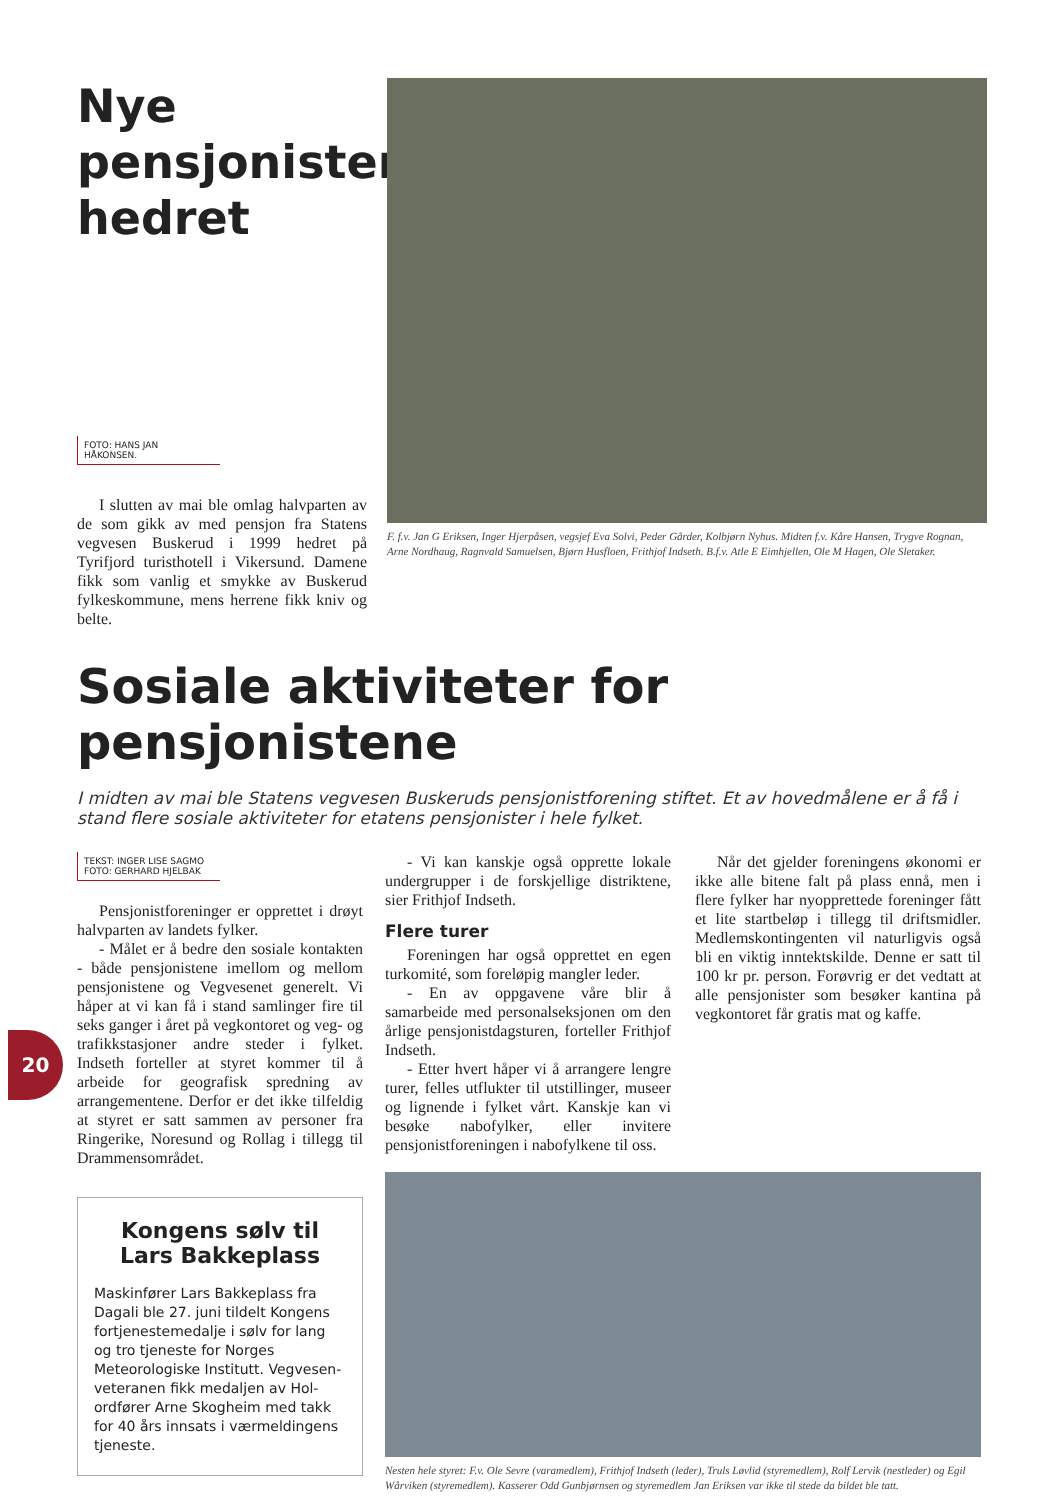Nye
pensjonister
hedret
FOTO: HANS JAN HÅKONSEN.
I slutten av mai ble omlag halvparten av de som gikk av med pensjon fra Statens vegvesen Buskerud i 1999 hedret på Tyrifjord turisthotell i Vikersund. Damene fikk som vanlig et smykke av Buskerud fylkeskommune, mens herrene fikk kniv og belte.
F. f.v. Jan G Eriksen, Inger Hjerpåsen, vegsjef Eva Solvi, Peder Gårder, Kolbjørn Nyhus. Midten f.v. Kåre Hansen, Trygve Rognan, Arne Nordhaug, Ragnvald Samuelsen, Bjørn Husfloen, Frithjof Indseth. B.f.v. Atle E Eimhjellen, Ole M Hagen, Ole Sletaker.
Sosiale aktiviteter for pensjonistene
I midten av mai ble Statens vegvesen Buskeruds pensjonistforening stiftet. Et av hovedmålene er å få i stand flere sosiale aktiviteter for etatens pensjonister i hele fylket.
TEKST: INGER LISE SAGMO
FOTO: GERHARD HJELBAK
Pensjonistforeninger er opprettet i drøyt halvparten av landets fylker.
- Målet er å bedre den sosiale kontakten - både pensjonistene imellom og mellom pensjonistene og Vegvesenet generelt. Vi håper at vi kan få i stand samlinger fire til seks ganger i året på vegkontoret og veg- og trafikkstasjoner andre steder i fylket. Indseth forteller at styret kommer til å arbeide for geografisk spredning av arrangementene. Derfor er det ikke tilfeldig at styret er satt sammen av personer fra Ringerike, Noresund og Rollag i tillegg til Drammensområdet.
Kongens sølv til Lars Bakkeplass
Maskinfører Lars Bakkeplass fra Dagali ble 27. juni tildelt Kongens fortjenestemedalje i sølv for lang og tro tjeneste for Norges Meteorologiske Institutt. Vegvesen-veteranen fikk medaljen av Hol-ordfører Arne Skogheim med takk for 40 års innsats i værmeldingens tjeneste.
- Vi kan kanskje også opprette lokale undergrupper i de forskjellige distriktene, sier Frithjof Indseth.
Flere turer
Foreningen har også opprettet en egen turkomité, som foreløpig mangler leder.
- En av oppgavene våre blir å samarbeide med personalseksjonen om den årlige pensjonistdagsturen, forteller Frithjof Indseth.
- Etter hvert håper vi å arrangere lengre turer, felles utflukter til utstillinger, museer og lignende i fylket vårt. Kanskje kan vi besøke nabofylker, eller invitere pensjonistforeningen i nabofylkene til oss.
Når det gjelder foreningens økonomi er ikke alle bitene falt på plass ennå, men i flere fylker har nyopprettede foreninger fått et lite startbeløp i tillegg til driftsmidler. Medlemskontingenten vil naturligvis også bli en viktig inntektskilde. Denne er satt til 100 kr pr. person. Forøvrig er det vedtatt at alle pensjonister som besøker kantina på vegkontoret får gratis mat og kaffe.
Nesten hele styret: F.v. Ole Sevre (varamedlem), Frithjof Indseth (leder), Truls Løvlid (styremedlem), Rolf Lervik (nestleder) og Egil Wårviken (styremedlem). Kasserer Odd Gunbjørnsen og styremedlem Jan Eriksen var ikke til stede da bildet ble tatt.
20